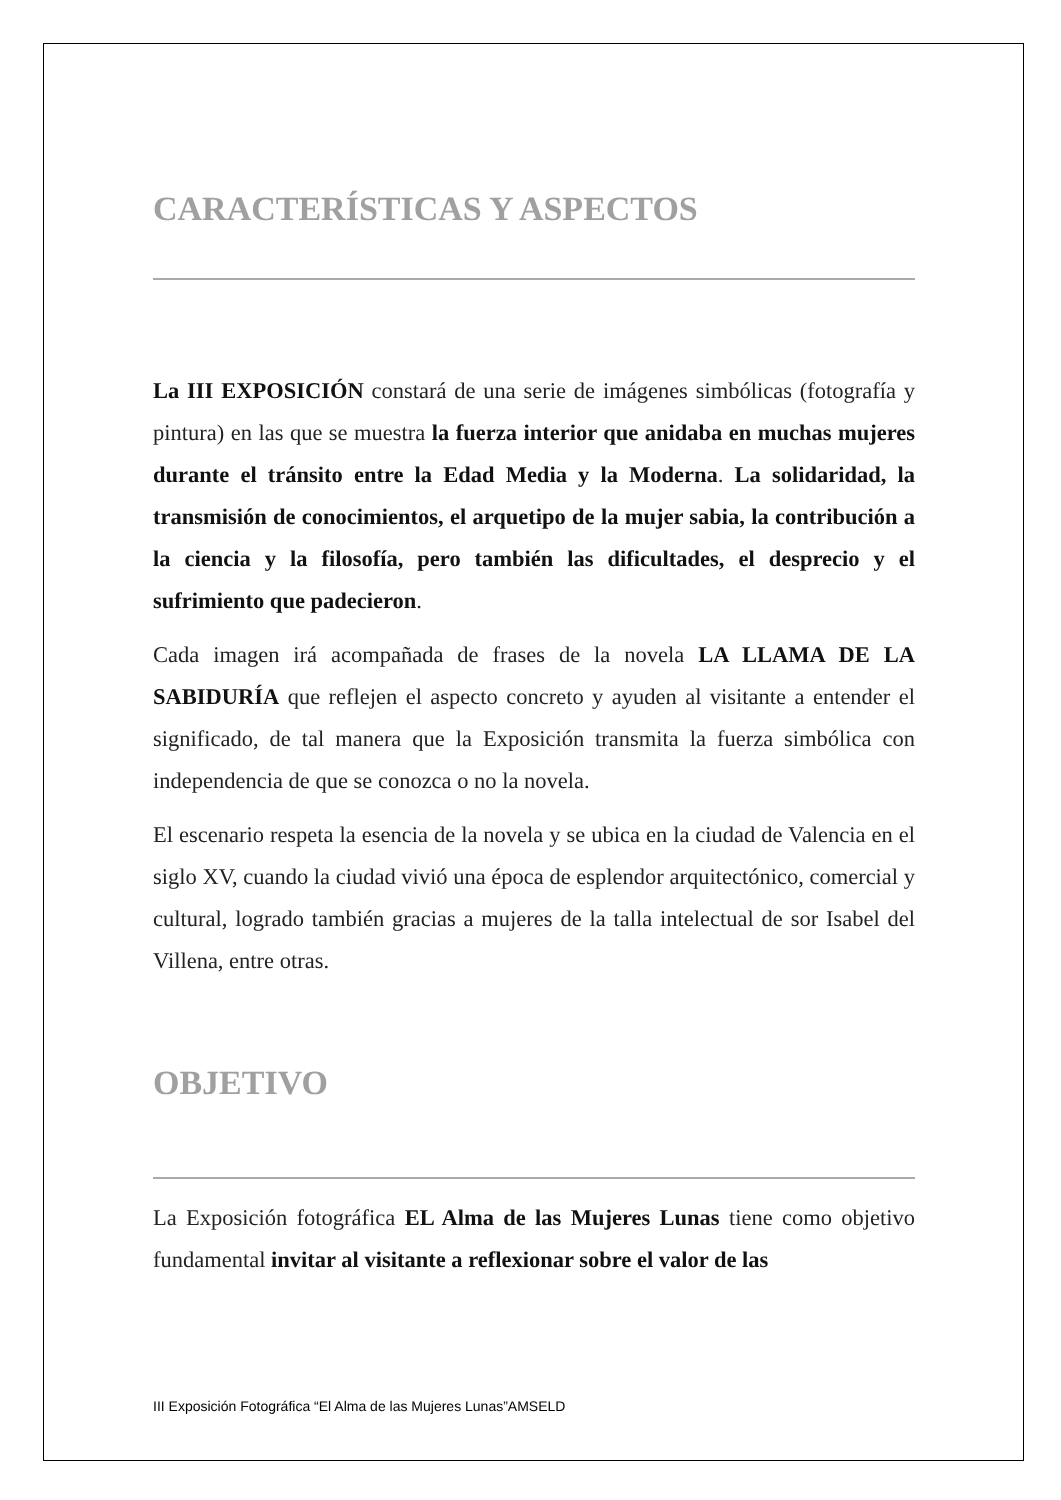CARACTERÍSTICAS Y ASPECTOS
La III EXPOSICIÓN constará de una serie de imágenes simbólicas (fotografía y pintura) en las que se muestra la fuerza interior que anidaba en muchas mujeres durante el tránsito entre la Edad Media y la Moderna. La solidaridad, la transmisión de conocimientos, el arquetipo de la mujer sabia, la contribución a la ciencia y la filosofía, pero también las dificultades, el desprecio y el sufrimiento que padecieron.
Cada imagen irá acompañada de frases de la novela LA LLAMA DE LA SABIDURÍA que reflejen el aspecto concreto y ayuden al visitante a entender el significado, de tal manera que la Exposición transmita la fuerza simbólica con independencia de que se conozca o no la novela.
El escenario respeta la esencia de la novela y se ubica en la ciudad de Valencia en el siglo XV, cuando la ciudad vivió una época de esplendor arquitectónico, comercial y cultural, logrado también gracias a mujeres de la talla intelectual de sor Isabel del Villena, entre otras.
OBJETIVO
La Exposición fotográfica EL Alma de las Mujeres Lunas tiene como objetivo fundamental invitar al visitante a reflexionar sobre el valor de las
III Exposición Fotográfica “El Alma de las Mujeres Lunas”AMSELD